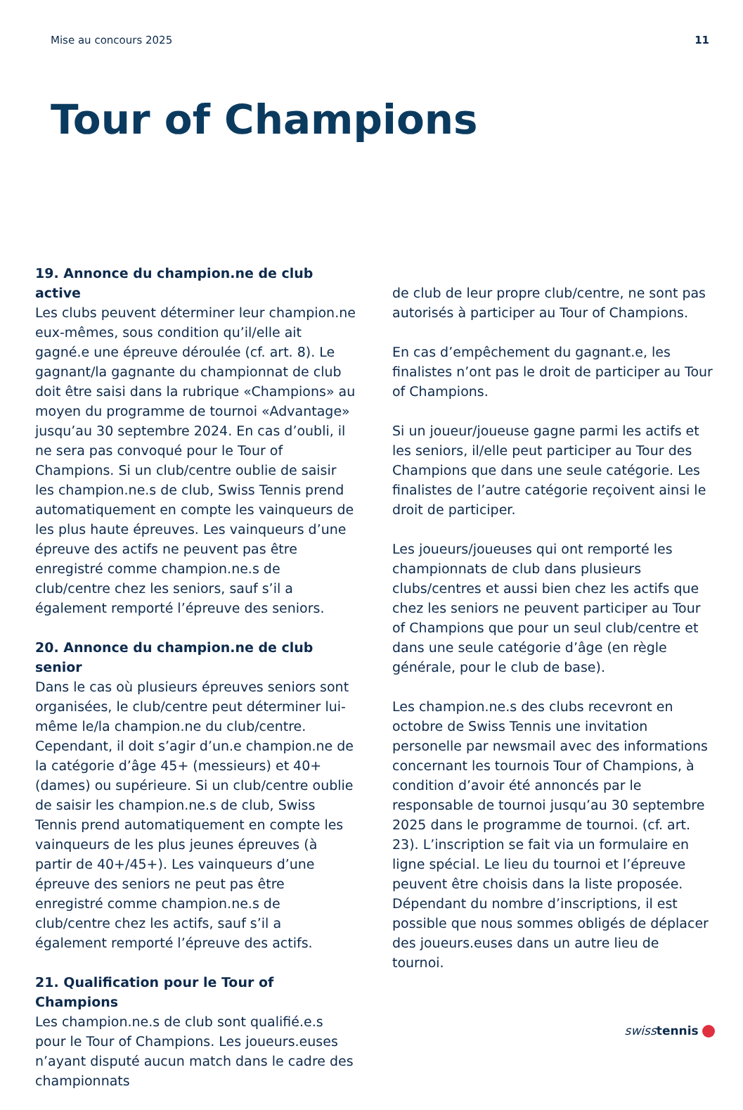Mise au concours 2025 11
Tour of Champions
19. Annonce du champion.ne de club active
Les clubs peuvent déterminer leur champion.ne eux-mêmes, sous condition qu’il/elle ait gagné.e une épreuve déroulée (cf. art. 8). Le gagnant/la gagnante du championnat de club doit être saisi dans la rubrique «Champions» au moyen du programme de tournoi «Advantage» jusqu’au 30 septembre 2024. En cas d’oubli, il ne sera pas convoqué pour le Tour of Champions. Si un club/centre oublie de saisir les champion.ne.s de club, Swiss Tennis prend automatiquement en compte les vainqueurs de les plus haute épreuves. Les vainqueurs d’une épreuve des actifs ne peuvent pas être enregistré comme champion.ne.s de club/centre chez les seniors, sauf s’il a également remporté l’épreuve des seniors.
20. Annonce du champion.ne de club senior
Dans le cas où plusieurs épreuves seniors sont organisées, le club/centre peut déterminer lui-même le/la champion.ne du club/centre. Cependant, il doit s’agir d’un.e champion.ne de la catégorie d’âge 45+ (messieurs) et 40+ (dames) ou supérieure. Si un club/centre oublie de saisir les champion.ne.s de club, Swiss Tennis prend automatiquement en compte les vainqueurs de les plus jeunes épreuves (à partir de 40+/45+). Les vainqueurs d’une épreuve des seniors ne peut pas être enregistré comme champion.ne.s de club/centre chez les actifs, sauf s’il a également remporté l’épreuve des actifs.
21. Qualification pour le Tour of Champions
Les champion.ne.s de club sont qualifié.e.s pour le Tour of Champions. Les joueurs.euses n’ayant disputé aucun match dans le cadre des championnats
de club de leur propre club/centre, ne sont pas autorisés à participer au Tour of Champions.
En cas d’empêchement du gagnant.e, les finalistes n’ont pas le droit de participer au Tour of Champions.
Si un joueur/joueuse gagne parmi les actifs et les seniors, il/elle peut participer au Tour des Champions que dans une seule catégorie. Les finalistes de l’autre catégorie reçoivent ainsi le droit de participer.
Les joueurs/joueuses qui ont remporté les championnats de club dans plusieurs clubs/centres et aussi bien chez les actifs que chez les seniors ne peuvent participer au Tour of Champions que pour un seul club/centre et dans une seule catégorie d’âge (en règle générale, pour le club de base).
Les champion.ne.s des clubs recevront en octobre de Swiss Tennis une invitation personelle par newsmail avec des informations concernant les tournois Tour of Champions, à condition d’avoir été annoncés par le responsable de tournoi jusqu’au 30 septembre 2025 dans le programme de tournoi. (cf. art. 23). L’inscription se fait via un formulaire en ligne spécial. Le lieu du tournoi et l’épreuve peuvent être choisis dans la liste proposée. Dépendant du nombre d’inscriptions, il est possible que nous sommes obligés de déplacer des joueurs.euses dans un autre lieu de tournoi.
swisstennis